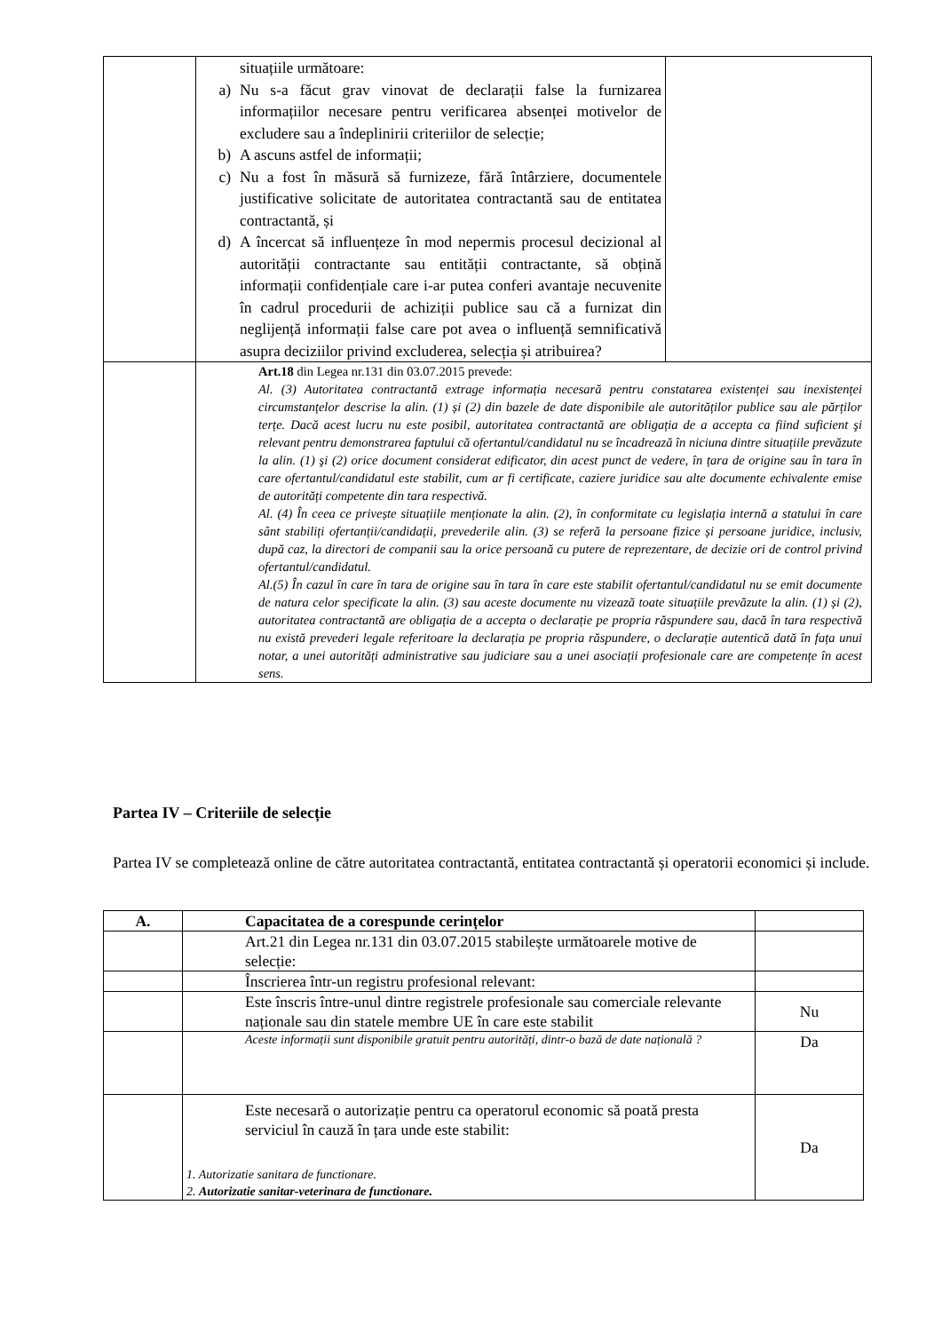| | situațiile următoare: a) Nu s-a făcut grav vinovat de declarații false la furnizarea informațiilor necesare pentru verificarea absenței motivelor de excludere sau a îndeplinirii criteriilor de selecție; b) A ascuns astfel de informații; c) Nu a fost în măsură să furnizeze, fără întârziere, documentele justificative solicitate de autoritatea contractantă sau de entitatea contractantă, și d) A încercat să influențeze în mod nepermis procesul decizional al autorității contractante sau entității contractante, să obțină informații confidențiale care i-ar putea conferi avantaje necuvenite în cadrul procedurii de achiziții publice sau că a furnizat din neglijență informații false care pot avea o influență semnificativă asupra deciziilor privind excluderea, selecția și atribuirea? | |
| | Art.18 din Legea nr.131 din 03.07.2015 prevede: Al. (3) Autoritatea contractantă extrage informația necesară pentru constatarea existenței sau inexistenței circumstanțelor descrise la alin. (1) și (2) din bazele de date disponibile ale autorităților publice sau ale părților terțe. Dacă acest lucru nu este posibil, autoritatea contractantă are obligația de a accepta ca fiind suficient şi relevant pentru demonstrarea faptului că ofertantul/candidatul nu se încadrează în niciuna dintre situațiile prevăzute la alin. (1) şi (2) orice document considerat edificator, din acest punct de vedere, în țara de origine sau în tara în care ofertantul/candidatul este stabilit, cum ar fi certificate, caziere juridice sau alte documente echivalente emise de autorități competente din tara respectivă. Al. (4) În ceea ce privește situațiile menționate la alin. (2), în conformitate cu legislația internă a statului în care sânt stabiliți ofertanții/candidații, prevederile alin. (3) se referă la persoane fizice și persoane juridice, inclusiv, după caz, la directori de companii sau la orice persoană cu putere de reprezentare, de decizie ori de control privind ofertantul/candidatul. Al.(5) În cazul în care în tara de origine sau în tara în care este stabilit ofertantul/candidatul nu se emit documente de natura celor specificate la alin. (3) sau aceste documente nu vizează toate situațiile prevăzute la alin. (1) și (2), autoritatea contractantă are obligația de a accepta o declarație pe propria răspundere sau, dacă în tara respectivă nu există prevederi legale referitoare la declarația pe propria răspundere, o declarație autentică dată în fața unui notar, a unei autorități administrative sau judiciare sau a unei asociații profesionale care are competențe în acest sens. | |
Partea IV – Criteriile de selecție
Partea IV se completează online de către autoritatea contractantă, entitatea contractantă și operatorii economici și include.
| A. | Capacitatea de a corespunde cerințelor | |
| --- | --- | --- |
| | Art.21 din Legea nr.131 din 03.07.2015 stabilește următoarele motive de selecție: | |
| | Înscrierea într-un registru profesional relevant: | |
| | Este înscris între-unul dintre registrele profesionale sau comerciale relevante naționale sau din statele membre UE în care este stabilit | Nu |
| | Aceste informații sunt disponibile gratuit pentru autorități, dintr-o bază de date națională ? | Da |
| | Este necesară o autorizație pentru ca operatorul economic să poată presta serviciul în cauză în țara unde este stabilit: 1. Autorizatie sanitara de functionare. 2. Autorizatie sanitar-veterinara de functionare. | Da |